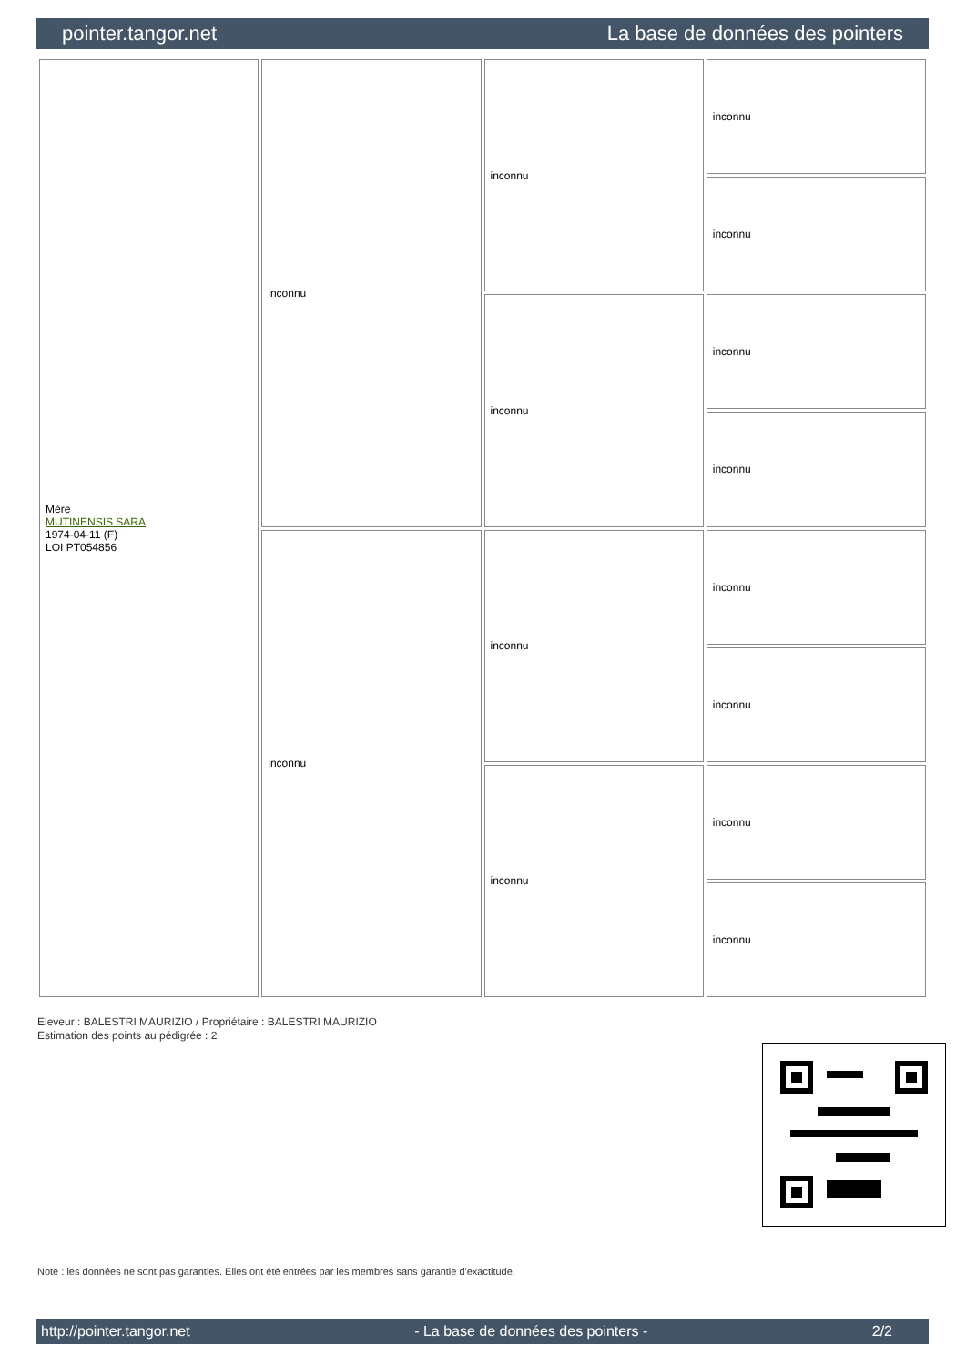pointer.tangor.net La base de données des pointers
| Mère MUTINENSIS SARA 1974-04-11 (F) LOI PT054856 | inconnu | inconnu | inconnu |
| | | | inconnu |
| | | inconnu | inconnu |
| | | | inconnu |
| | inconnu | inconnu | inconnu |
| | | | inconnu |
| | | inconnu | inconnu |
| | | | inconnu |
Eleveur : BALESTRI MAURIZIO / Propriétaire : BALESTRI MAURIZIO
Estimation des points au pédigrée : 2
Note : les données ne sont pas garanties. Elles ont été entrées par les membres sans garantie d'exactitude.
http://pointer.tangor.net - La base de données des pointers - 2/2